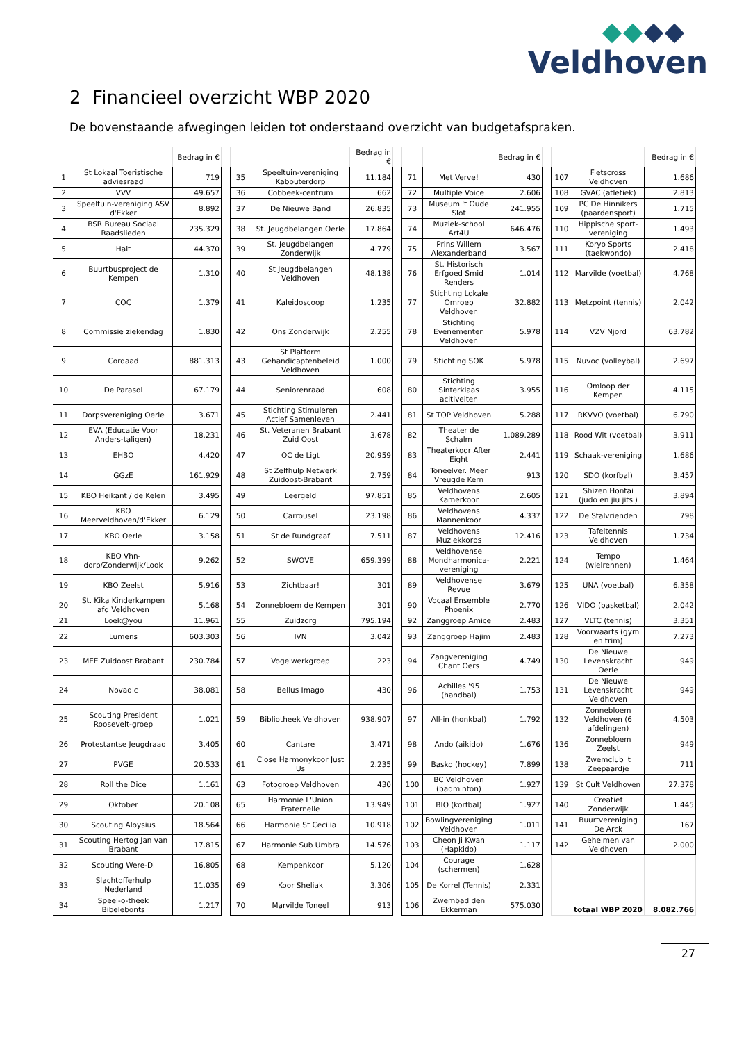Veldhoven
2 Financieel overzicht WBP 2020
De bovenstaande afwegingen leiden tot onderstaand overzicht van budgetafspraken.
| | | Bedrag in € | | | | Bedrag in € | | | | Bedrag in € | | | | Bedrag in € |
| 1 | St Lokaal Toeristische adviesraad | 719 | | 35 | Speeltuin-vereniging Kabouterdorp | 11.184 | | 71 | Met Verve! | 430 | | 107 | Fietscross Veldhoven | 1.686 |
| 2 | VVV | 49.657 | | 36 | Cobbeek-centrum | 662 | | 72 | Multiple Voice | 2.606 | | 108 | GVAC (atletiek) | 2.813 |
| 3 | Speeltuin-vereniging ASV d'Ekker | 8.892 | | 37 | De Nieuwe Band | 26.835 | | 73 | Museum 't Oude Slot | 241.955 | | 109 | PC De Hinnikers (paardensport) | 1.715 |
| 4 | BSR Bureau Sociaal Raadslieden | 235.329 | | 38 | St. Jeugdbelangen Oerle | 17.864 | | 74 | Muziek-school Art4U | 646.476 | | 110 | Hippische sport-vereniging | 1.493 |
| 5 | Halt | 44.370 | | 39 | St. Jeugdbelangen Zonderwijk | 4.779 | | 75 | Prins Willem Alexanderband | 3.567 | | 111 | Koryo Sports (taekwondo) | 2.418 |
| 6 | Buurtbusproject de Kempen | 1.310 | | 40 | St Jeugdbelangen Veldhoven | 48.138 | | 76 | St. Historisch Erfgoed Smid Renders | 1.014 | | 112 | Marvilde (voetbal) | 4.768 |
| 7 | COC | 1.379 | | 41 | Kaleidoscoop | 1.235 | | 77 | Stichting Lokale Omroep Veldhoven | 32.882 | | 113 | Metzpoint (tennis) | 2.042 |
| 8 | Commissie ziekendag | 1.830 | | 42 | Ons Zonderwijk | 2.255 | | 78 | Stichting Evenementen Veldhoven | 5.978 | | 114 | VZV Njord | 63.782 |
| 9 | Cordaad | 881.313 | | 43 | St Platform Gehandicaptenbeleid Veldhoven | 1.000 | | 79 | Stichting SOK | 5.978 | | 115 | Nuvoc (volleybal) | 2.697 |
| 10 | De Parasol | 67.179 | | 44 | Seniorenraad | 608 | | 80 | Stichting Sinterklaas acitiveiten | 3.955 | | 116 | Omloop der Kempen | 4.115 |
| 11 | Dorpsvereniging Oerle | 3.671 | | 45 | Stichting Stimuleren Actief Samenleven | 2.441 | | 81 | St TOP Veldhoven | 5.288 | | 117 | RKVVO (voetbal) | 6.790 |
| 12 | EVA (Educatie Voor Anders-taligen) | 18.231 | | 46 | St. Veteranen Brabant Zuid Oost | 3.678 | | 82 | Theater de Schalm | 1.089.289 | | 118 | Rood Wit (voetbal) | 3.911 |
| 13 | EHBO | 4.420 | | 47 | OC de Ligt | 20.959 | | 83 | Theaterkoor After Eight | 2.441 | | 119 | Schaak-vereniging | 1.686 |
| 14 | GGzE | 161.929 | | 48 | St Zelfhulp Netwerk Zuidoost-Brabant | 2.759 | | 84 | Toneelver. Meer Vreugde Kern | 913 | | 120 | SDO (korfbal) | 3.457 |
| 15 | KBO Heikant / de Kelen | 3.495 | | 49 | Leergeld | 97.851 | | 85 | Veldhovens Kamerkoor | 2.605 | | 121 | Shizen Hontai (judo en jiu jitsi) | 3.894 |
| 16 | KBO Meerveldhoven/d'Ekker | 6.129 | | 50 | Carrousel | 23.198 | | 86 | Veldhovens Mannenkoor | 4.337 | | 122 | De Stalvrienden | 798 |
| 17 | KBO Oerle | 3.158 | | 51 | St de Rundgraaf | 7.511 | | 87 | Veldhovens Muziekkorps | 12.416 | | 123 | Tafeltennis Veldhoven | 1.734 |
| 18 | KBO Vhn-dorp/Zonderwijk/Look | 9.262 | | 52 | SWOVE | 659.399 | | 88 | Veldhovense Mondharmonica-vereniging | 2.221 | | 124 | Tempo (wielrennen) | 1.464 |
| 19 | KBO Zeelst | 5.916 | | 53 | Zichtbaar! | 301 | | 89 | Veldhovense Revue | 3.679 | | 125 | UNA (voetbal) | 6.358 |
| 20 | St. Kika Kinderkampen afd Veldhoven | 5.168 | | 54 | Zonnebloem de Kempen | 301 | | 90 | Vocaal Ensemble Phoenix | 2.770 | | 126 | VIDO (basketbal) | 2.042 |
| 21 | Loek@you | 11.961 | | 55 | Zuidzorg | 795.194 | | 92 | Zanggroep Amice | 2.483 | | 127 | VLTC (tennis) | 3.351 |
| 22 | Lumens | 603.303 | | 56 | IVN | 3.042 | | 93 | Zanggroep Hajim | 2.483 | | 128 | Voorwaarts (gym en trim) | 7.273 |
| 23 | MEE Zuidoost Brabant | 230.784 | | 57 | Vogelwerkgroep | 223 | | 94 | Zangvereniging Chant Oers | 4.749 | | 130 | De Nieuwe Levenskracht Oerle | 949 |
| 24 | Novadic | 38.081 | | 58 | Bellus Imago | 430 | | 96 | Achilles '95 (handbal) | 1.753 | | 131 | De Nieuwe Levenskracht Veldhoven | 949 |
| 25 | Scouting President Roosevelt-groep | 1.021 | | 59 | Bibliotheek Veldhoven | 938.907 | | 97 | All-in (honkbal) | 1.792 | | 132 | Zonnebloem Veldhoven (6 afdelingen) | 4.503 |
| 26 | Protestantse Jeugdraad | 3.405 | | 60 | Cantare | 3.471 | | 98 | Ando (aikido) | 1.676 | | 136 | Zonnebloem Zeelst | 949 |
| 27 | PVGE | 20.533 | | 61 | Close Harmonykoor Just Us | 2.235 | | 99 | Basko (hockey) | 7.899 | | 138 | Zwemclub 't Zeepaardje | 711 |
| 28 | Roll the Dice | 1.161 | | 63 | Fotogroep Veldhoven | 430 | | 100 | BC Veldhoven (badminton) | 1.927 | | 139 | St Cult Veldhoven | 27.378 |
| 29 | Oktober | 20.108 | | 65 | Harmonie L'Union Fraternelle | 13.949 | | 101 | BIO (korfbal) | 1.927 | | 140 | Creatief Zonderwijk | 1.445 |
| 30 | Scouting Aloysius | 18.564 | | 66 | Harmonie St Cecilia | 10.918 | | 102 | Bowlingvereniging Veldhoven | 1.011 | | 141 | Buurtvereniging De Arck | 167 |
| 31 | Scouting Hertog Jan van Brabant | 17.815 | | 67 | Harmonie Sub Umbra | 14.576 | | 103 | Cheon Ji Kwan (Hapkido) | 1.117 | | 142 | Geheimen van Veldhoven | 2.000 |
| 32 | Scouting Were-Di | 16.805 | | 68 | Kempenkoor | 5.120 | | 104 | Courage (schermen) | 1.628 | | | | |
| 33 | Slachtofferhulp Nederland | 11.035 | | 69 | Koor Sheliak | 3.306 | | 105 | De Korrel (Tennis) | 2.331 | | | | |
| 34 | Speel-o-theek Bibelebonts | 1.217 | | 70 | Marvilde Toneel | 913 | | 106 | Zwembad den Ekkerman | 575.030 | | | totaal WBP 2020 | 8.082.766 |
27